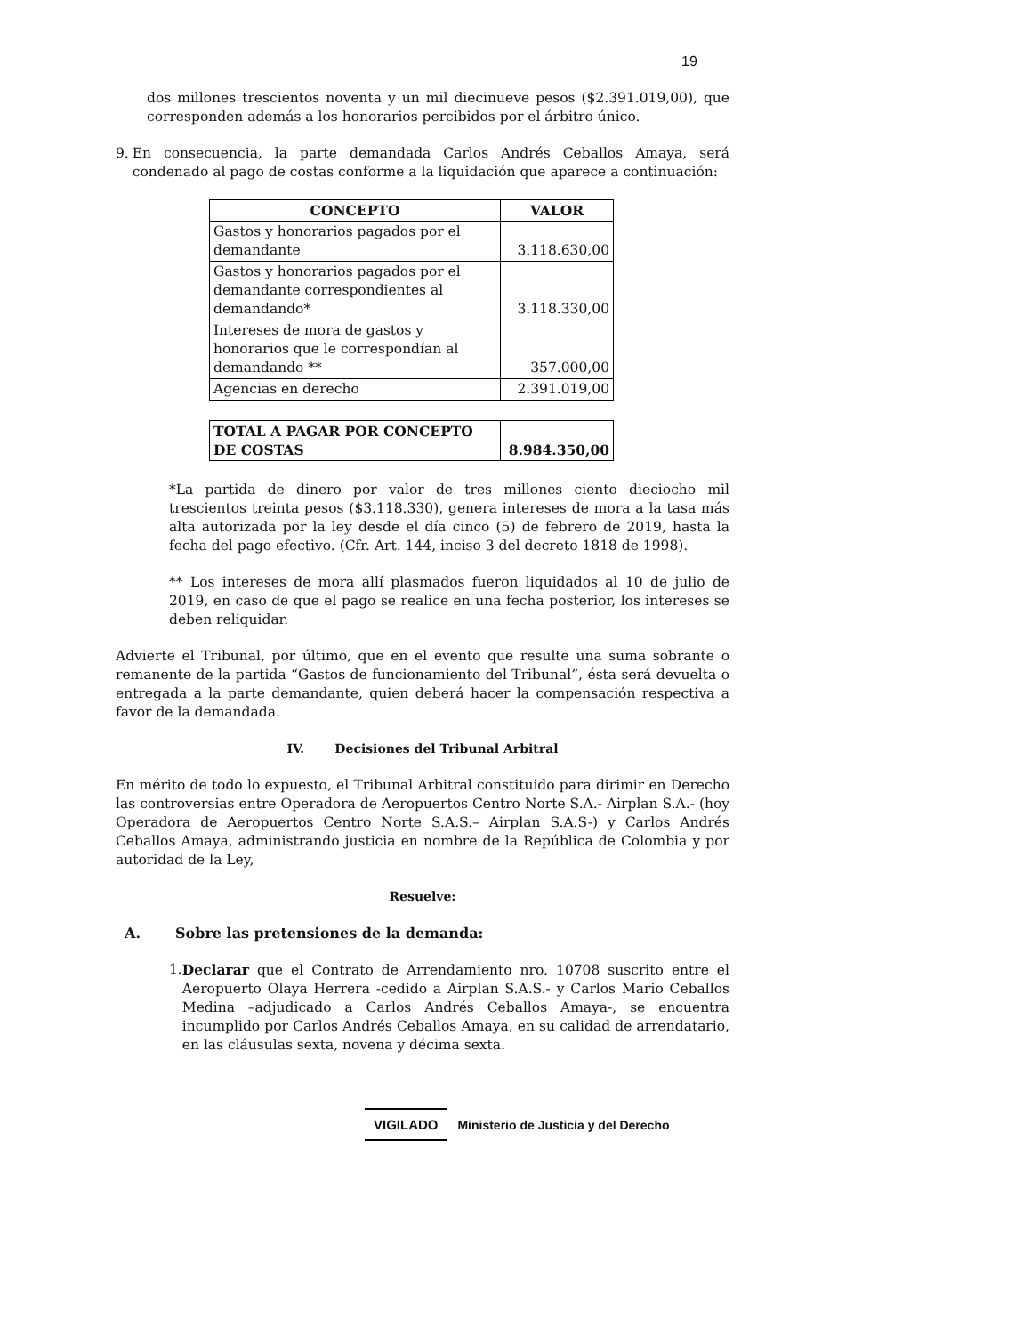19
dos millones trescientos noventa y un mil diecinueve pesos ($2.391.019,00), que corresponden además a los honorarios percibidos por el árbitro único.
9. En consecuencia, la parte demandada Carlos Andrés Ceballos Amaya, será condenado al pago de costas conforme a la liquidación que aparece a continuación:
| CONCEPTO | VALOR |
| --- | --- |
| Gastos y honorarios pagados por el demandante | 3.118.630,00 |
| Gastos y honorarios pagados por el demandante correspondientes al demandando* | 3.118.330,00 |
| Intereses de mora de gastos y honorarios que le correspondían al demandando ** | 357.000,00 |
| Agencias en derecho | 2.391.019,00 |
| TOTAL A PAGAR POR CONCEPTO DE COSTAS | 8.984.350,00 |
*La partida de dinero por valor de tres millones ciento dieciocho mil trescientos treinta pesos ($3.118.330), genera intereses de mora a la tasa más alta autorizada por la ley desde el día cinco (5) de febrero de 2019, hasta la fecha del pago efectivo. (Cfr. Art. 144, inciso 3 del decreto 1818 de 1998).
** Los intereses de mora allí plasmados fueron liquidados al 10 de julio de 2019, en caso de que el pago se realice en una fecha posterior, los intereses se deben reliquidar.
Advierte el Tribunal, por último, que en el evento que resulte una suma sobrante o remanente de la partida “Gastos de funcionamiento del Tribunal”, ésta será devuelta o entregada a la parte demandante, quien deberá hacer la compensación respectiva a favor de la demandada.
IV. Decisiones del Tribunal Arbitral
En mérito de todo lo expuesto, el Tribunal Arbitral constituido para dirimir en Derecho las controversias entre Operadora de Aeropuertos Centro Norte S.A.- Airplan S.A.- (hoy Operadora de Aeropuertos Centro Norte S.A.S.– Airplan S.A.S-) y Carlos Andrés Ceballos Amaya, administrando justicia en nombre de la República de Colombia y por autoridad de la Ley,
Resuelve:
A. Sobre las pretensiones de la demanda:
1. Declarar que el Contrato de Arrendamiento nro. 10708 suscrito entre el Aeropuerto Olaya Herrera -cedido a Airplan S.A.S.- y Carlos Mario Ceballos Medina –adjudicado a Carlos Andrés Ceballos Amaya-, se encuentra incumplido por Carlos Andrés Ceballos Amaya, en su calidad de arrendatario, en las cláusulas sexta, novena y décima sexta.
VIGILADO Ministerio de Justicia y del Derecho